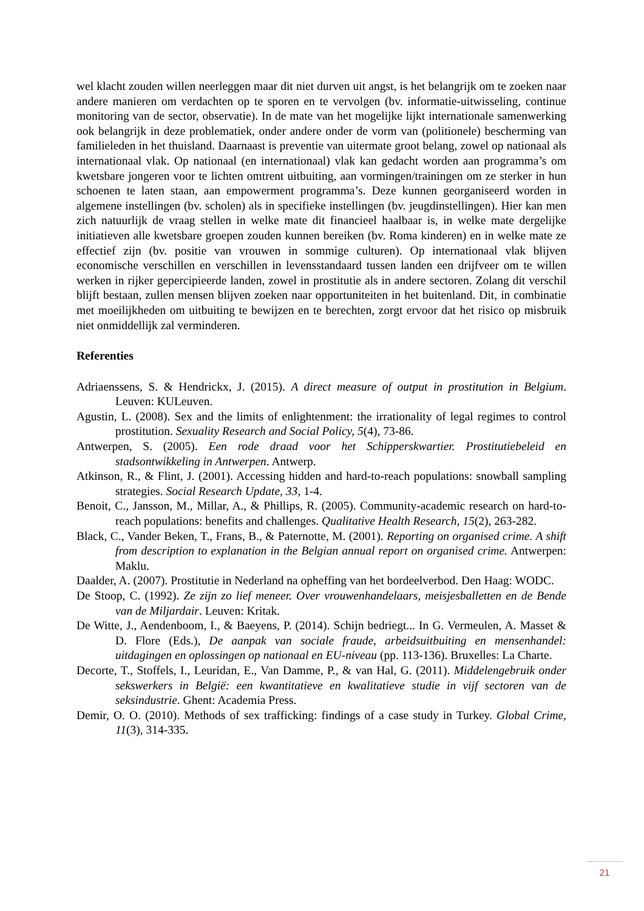wel klacht zouden willen neerleggen maar dit niet durven uit angst, is het belangrijk om te zoeken naar andere manieren om verdachten op te sporen en te vervolgen (bv. informatie-uitwisseling, continue monitoring van de sector, observatie). In de mate van het mogelijke lijkt internationale samenwerking ook belangrijk in deze problematiek, onder andere onder de vorm van (politionele) bescherming van familieleden in het thuisland. Daarnaast is preventie van uitermate groot belang, zowel op nationaal als internationaal vlak. Op nationaal (en internationaal) vlak kan gedacht worden aan programma’s om kwetsbare jongeren voor te lichten omtrent uitbuiting, aan vormingen/trainingen om ze sterker in hun schoenen te laten staan, aan empowerment programma’s. Deze kunnen georganiseerd worden in algemene instellingen (bv. scholen) als in specifieke instellingen (bv. jeugdinstellingen). Hier kan men zich natuurlijk de vraag stellen in welke mate dit financieel haalbaar is, in welke mate dergelijke initiatieven alle kwetsbare groepen zouden kunnen bereiken (bv. Roma kinderen) en in welke mate ze effectief zijn (bv. positie van vrouwen in sommige culturen). Op internationaal vlak blijven economische verschillen en verschillen in levensstandaard tussen landen een drijfveer om te willen werken in rijker gepercipieerde landen, zowel in prostitutie als in andere sectoren. Zolang dit verschil blijft bestaan, zullen mensen blijven zoeken naar opportuniteiten in het buitenland. Dit, in combinatie met moeilijkheden om uitbuiting te bewijzen en te berechten, zorgt ervoor dat het risico op misbruik niet onmiddellijk zal verminderen.
Referenties
Adriaenssens, S. & Hendrickx, J. (2015). A direct measure of output in prostitution in Belgium. Leuven: KULeuven.
Agustin, L. (2008). Sex and the limits of enlightenment: the irrationality of legal regimes to control prostitution. Sexuality Research and Social Policy, 5(4), 73-86.
Antwerpen, S. (2005). Een rode draad voor het Schipperskwartier. Prostitutiebeleid en stadsontwikkeling in Antwerpen. Antwerp.
Atkinson, R., & Flint, J. (2001). Accessing hidden and hard-to-reach populations: snowball sampling strategies. Social Research Update, 33, 1-4.
Benoit, C., Jansson, M., Millar, A., & Phillips, R. (2005). Community-academic research on hard-to-reach populations: benefits and challenges. Qualitative Health Research, 15(2), 263-282.
Black, C., Vander Beken, T., Frans, B., & Paternotte, M. (2001). Reporting on organised crime. A shift from description to explanation in the Belgian annual report on organised crime. Antwerpen: Maklu.
Daalder, A. (2007). Prostitutie in Nederland na opheffing van het bordeelverbod. Den Haag: WODC.
De Stoop, C. (1992). Ze zijn zo lief meneer. Over vrouwenhandelaars, meisjesballetten en de Bende van de Miljardair. Leuven: Kritak.
De Witte, J., Aendenboom, I., & Baeyens, P. (2014). Schijn bedriegt... In G. Vermeulen, A. Masset & D. Flore (Eds.), De aanpak van sociale fraude, arbeidsuitbuiting en mensenhandel: uitdagingen en oplossingen op nationaal en EU-niveau (pp. 113-136). Bruxelles: La Charte.
Decorte, T., Stoffels, I., Leuridan, E., Van Damme, P., & van Hal, G. (2011). Middelengebruik onder sekswerkers in België: een kwantitatieve en kwalitatieve studie in vijf sectoren van de seksindustrie. Ghent: Academia Press.
Demir, O. O. (2010). Methods of sex trafficking: findings of a case study in Turkey. Global Crime, 11(3), 314-335.
21